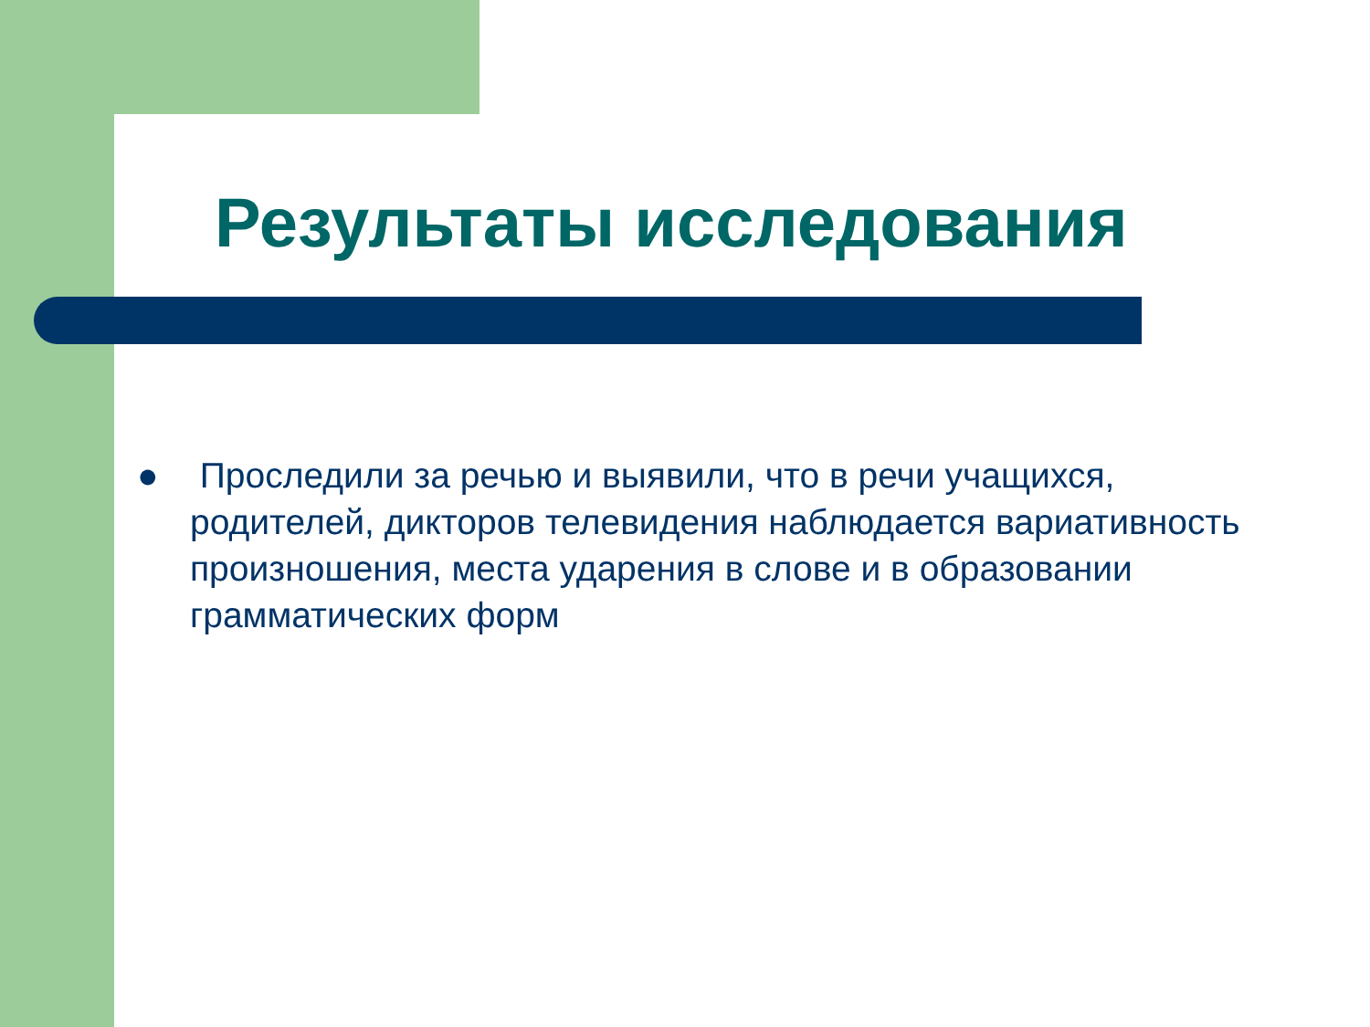Результаты исследования
● Проследили за речью и выявили, что в речи учащихся, родителей, дикторов телевидения наблюдается вариативность произношения, места ударения в слове и в образовании грамматических форм